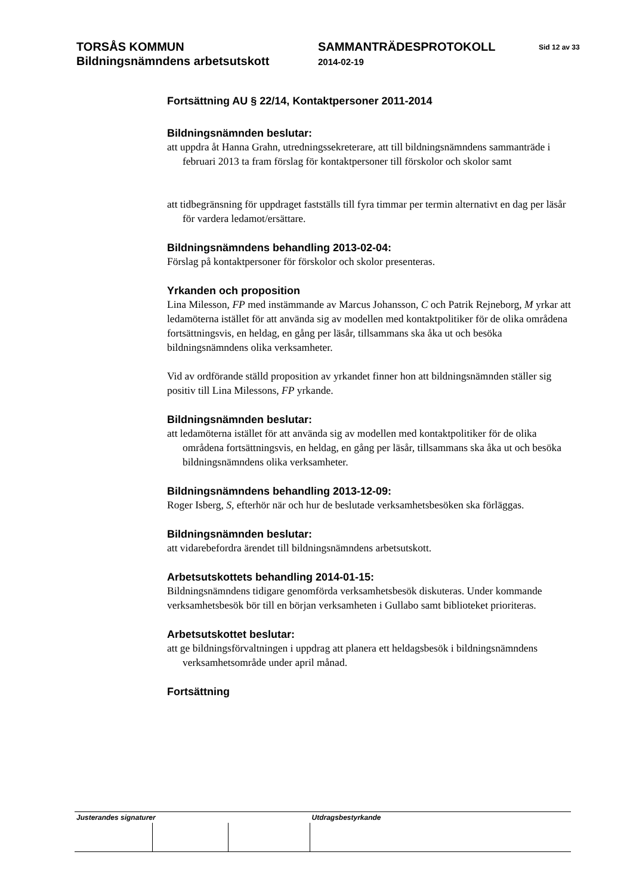TORSÅS KOMMUN
Bildningsnämndens arbetsutskott
SAMMANTRÄDESPROTOKOLL
2014-02-19
Sid 12 av 33
Fortsättning AU § 22/14, Kontaktpersoner 2011-2014
Bildningsnämnden beslutar:
att uppdra åt Hanna Grahn, utredningssekreterare, att till bildningsnämndens sammanträde i februari 2013 ta fram förslag för kontaktpersoner till förskolor och skolor samt
att tidbegränsning för uppdraget fastställs till fyra timmar per termin alternativt en dag per läsår för vardera ledamot/ersättare.
Bildningsnämndens behandling 2013-02-04:
Förslag på kontaktpersoner för förskolor och skolor presenteras.
Yrkanden och proposition
Lina Milesson, FP med instämmande av Marcus Johansson, C och Patrik Rejneborg, M yrkar att ledamöterna istället för att använda sig av modellen med kontaktpolitiker för de olika områdena fortsättningsvis, en heldag, en gång per läsår, tillsammans ska åka ut och besöka bildningsnämndens olika verksamheter.
Vid av ordförande ställd proposition av yrkandet finner hon att bildningsnämnden ställer sig positiv till Lina Milessons, FP yrkande.
Bildningsnämnden beslutar:
att ledamöterna istället för att använda sig av modellen med kontaktpolitiker för de olika områdena fortsättningsvis, en heldag, en gång per läsår, tillsammans ska åka ut och besöka bildningsnämndens olika verksamheter.
Bildningsnämndens behandling 2013-12-09:
Roger Isberg, S, efterhör när och hur de beslutade verksamhetsbesöken ska förläggas.
Bildningsnämnden beslutar:
att vidarebefordra ärendet till bildningsnämndens arbetsutskott.
Arbetsutskottets behandling 2014-01-15:
Bildningsnämndens tidigare genomförda verksamhetsbesök diskuteras. Under kommande verksamhetsbesök bör till en början verksamheten i Gullabo samt biblioteket prioriteras.
Arbetsutskottet beslutar:
att ge bildningsförvaltningen i uppdrag att planera ett heldagsbesök i bildningsnämndens verksamhetsområde under april månad.
Fortsättning
| Justerandes signaturer | | | Utdragsbestyrkande |